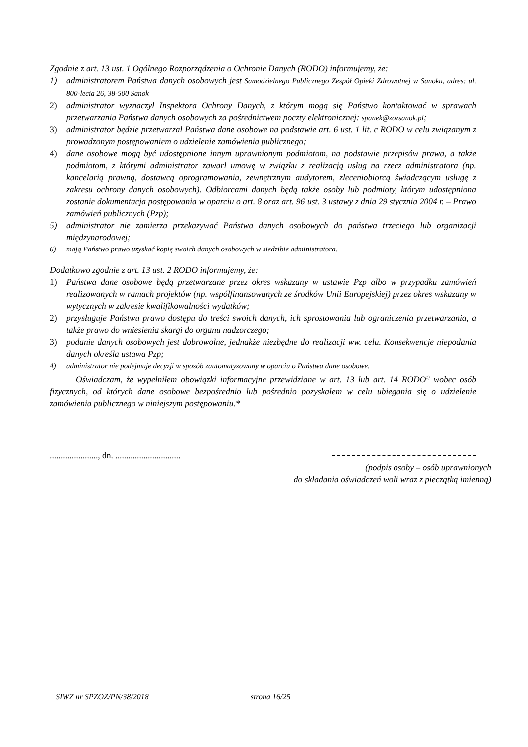Zgodnie z art. 13 ust. 1 Ogólnego Rozporządzenia o Ochronie Danych (RODO) informujemy, że:
1) administratorem Państwa danych osobowych jest Samodzielnego Publicznego Zespół Opieki Zdrowotnej w Sanoku, adres: ul. 800-lecia 26, 38-500 Sanok
2) administrator wyznaczył Inspektora Ochrony Danych, z którym mogą się Państwo kontaktować w sprawach przetwarzania Państwa danych osobowych za pośrednictwem poczty elektronicznej: spanek@zozsanok.pl;
3) administrator będzie przetwarzał Państwa dane osobowe na podstawie art. 6 ust. 1 lit. c RODO w celu związanym z prowadzonym postępowaniem o udzielenie zamówienia publicznego;
4) dane osobowe mogą być udostępnione innym uprawnionym podmiotom, na podstawie przepisów prawa, a także podmiotom, z którymi administrator zawarł umowę w związku z realizacją usług na rzecz administratora (np. kancelarią prawną, dostawcą oprogramowania, zewnętrznym audytorem, zleceniobiorcą świadczącym usługę z zakresu ochrony danych osobowych). Odbiorcami danych będą także osoby lub podmioty, którym udostępniona zostanie dokumentacja postępowania w oparciu o art. 8 oraz art. 96 ust. 3 ustawy z dnia 29 stycznia 2004 r. – Prawo zamówień publicznych (Pzp);
5) administrator nie zamierza przekazywać Państwa danych osobowych do państwa trzeciego lub organizacji międzynarodowej;
6) mają Państwo prawo uzyskać kopię swoich danych osobowych w siedzibie administratora.
Dodatkowo zgodnie z art. 13 ust. 2 RODO informujemy, że:
1) Państwa dane osobowe będą przetwarzane przez okres wskazany w ustawie Pzp albo w przypadku zamówień realizowanych w ramach projektów (np. współfinansowanych ze środków Unii Europejskiej) przez okres wskazany w wytycznych w zakresie kwalifikowalności wydatków;
2) przysługuje Państwu prawo dostępu do treści swoich danych, ich sprostowania lub ograniczenia przetwarzania, a także prawo do wniesienia skargi do organu nadzorczego;
3) podanie danych osobowych jest dobrowolne, jednakże niezbędne do realizacji ww. celu. Konsekwencje niepodania danych określa ustawa Pzp;
4) administrator nie podejmuje decyzji w sposób zautomatyzowany w oparciu o Państwa dane osobowe.
Oświadczam, że wypełniłem obowiązki informacyjne przewidziane w art. 13 lub art. 14 RODO<sup>1)</sup> wobec osób fizycznych, od których dane osobowe bezpośrednio lub pośrednio pozyskałem w celu ubiegania się o udzielenie zamówienia publicznego w niniejszym postępowaniu.*
......................, dn. ..............................
(podpis osoby – osób uprawnionych
do składania oświadczeń woli wraz z pieczątką imienną)
SIWZ nr SPZOZ/PN/38/2018 strona 16/25